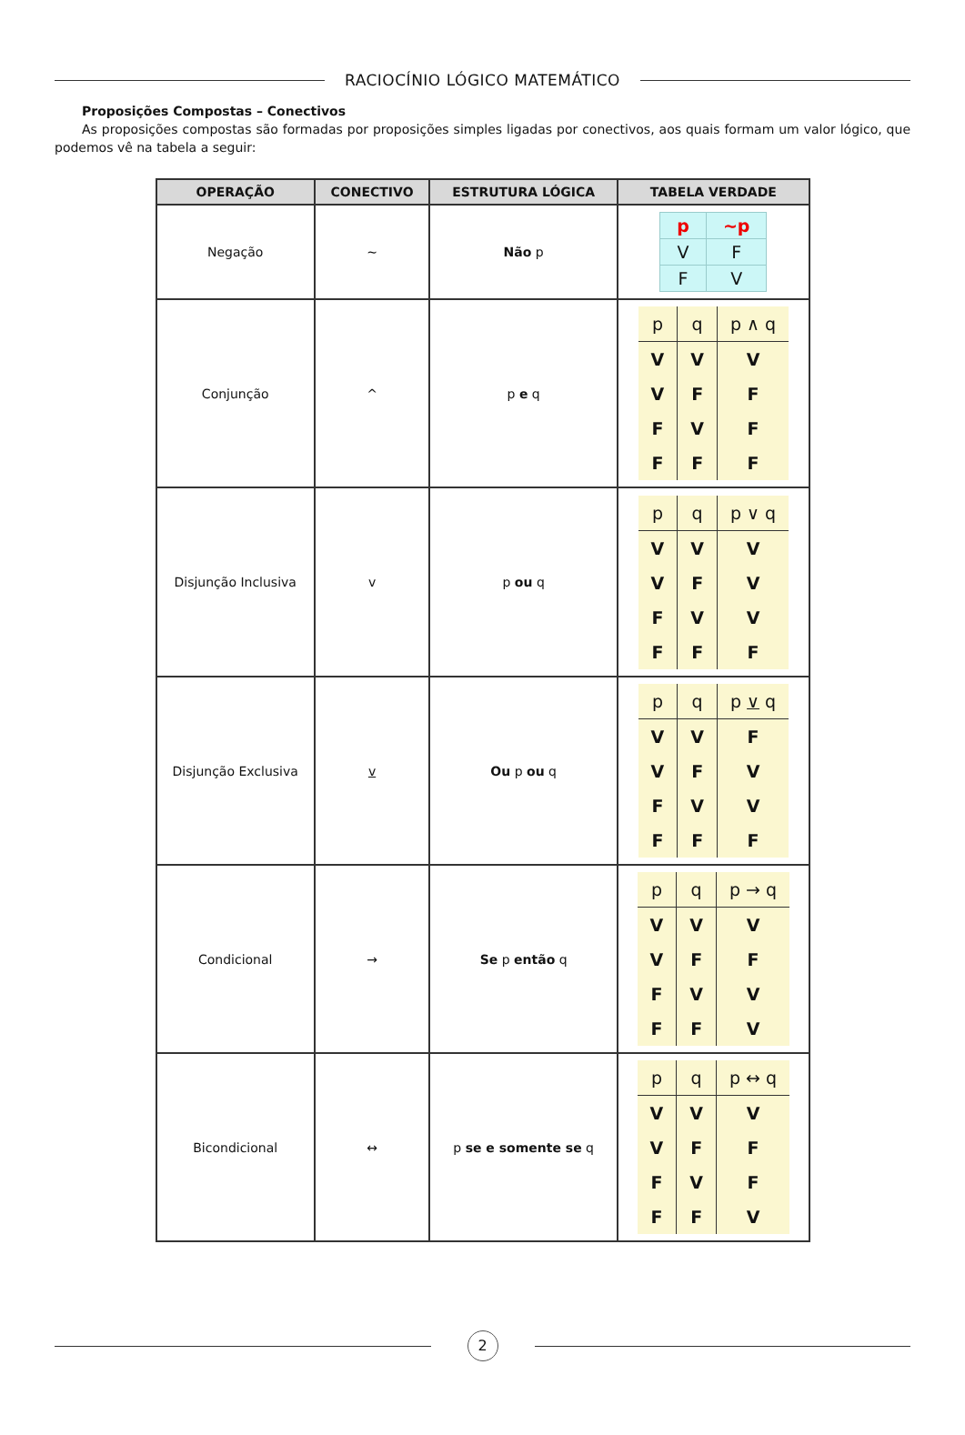RACIOCÍNIO LÓGICO MATEMÁTICO
Proposições Compostas – Conectivos
As proposições compostas são formadas por proposições simples ligadas por conectivos, aos quais formam um valor lógico, que podemos vê na tabela a seguir:
| OPERAÇÃO | CONECTIVO | ESTRUTURA LÓGICA | TABELA VERDADE |
| --- | --- | --- | --- |
| Negação | ~ | Não p | / p / ~p / / V / F / / F / V / |
| Conjunção | ^ | p e q | / p / q / p ∧ q / / V / V / V / / V / F / F / / F / V / F / / F / F / F / |
| Disjunção Inclusiva | v | p ou q | / p / q / p ∨ q / / V / V / V / / V / F / V / / F / V / V / / F / F / F / |
| Disjunção Exclusiva | v | Ou p ou q | / p / q / p ∨ q / / V / V / F / / V / F / V / / F / V / V / / F / F / F / |
| Condicional | → | Se p então q | / p / q / p → q / / V / V / V / / V / F / F / / F / V / V / / F / F / V / |
| Bicondicional | ↔ | p se e somente se q | / p / q / p ↔ q / / V / V / V / / V / F / F / / F / V / F / / F / F / V / |
2